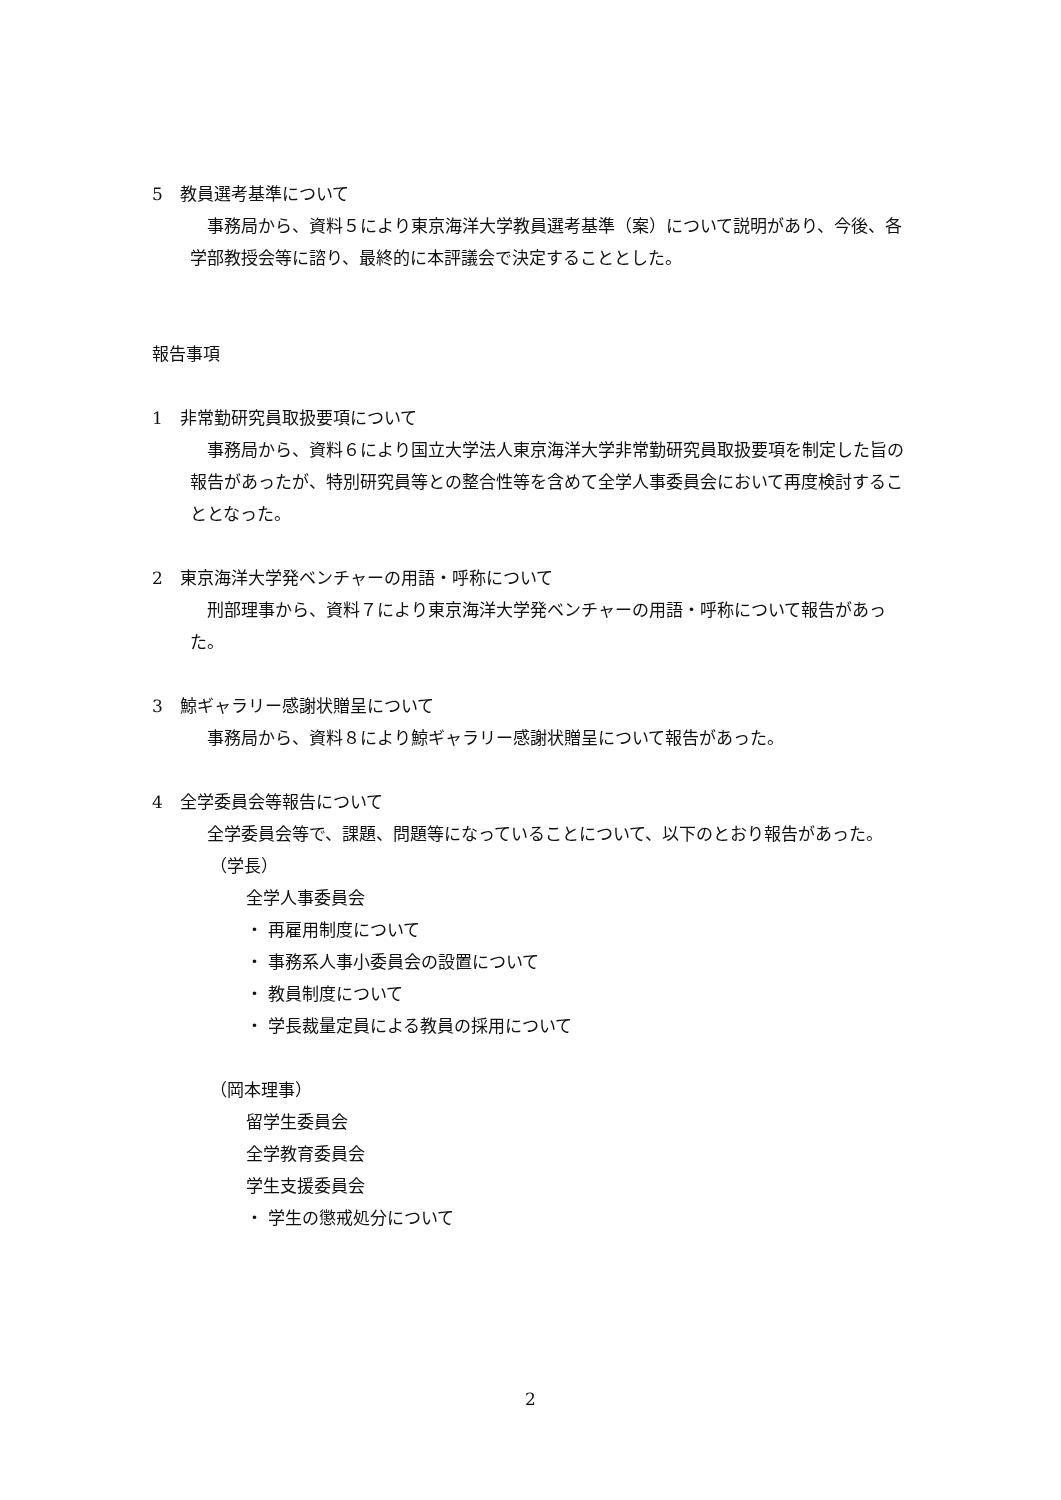5　教員選考基準について
　事務局から、資料５により東京海洋大学教員選考基準（案）について説明があり、今後、各学部教授会等に諮り、最終的に本評議会で決定することとした。
報告事項
1　非常勤研究員取扱要項について
　事務局から、資料６により国立大学法人東京海洋大学非常勤研究員取扱要項を制定した旨の報告があったが、特別研究員等との整合性等を含めて全学人事委員会において再度検討することとなった。
2　東京海洋大学発ベンチャーの用語・呼称について
　刑部理事から、資料７により東京海洋大学発ベンチャーの用語・呼称について報告があった。
3　鯨ギャラリー感謝状贈呈について
　事務局から、資料８により鯨ギャラリー感謝状贈呈について報告があった。
4　全学委員会等報告について
　全学委員会等で、課題、問題等になっていることについて、以下のとおり報告があった。
（学長）
全学人事委員会
・ 再雇用制度について
・ 事務系人事小委員会の設置について
・ 教員制度について
・ 学長裁量定員による教員の採用について
（岡本理事）
留学生委員会
全学教育委員会
学生支援委員会
・ 学生の懲戒処分について
2